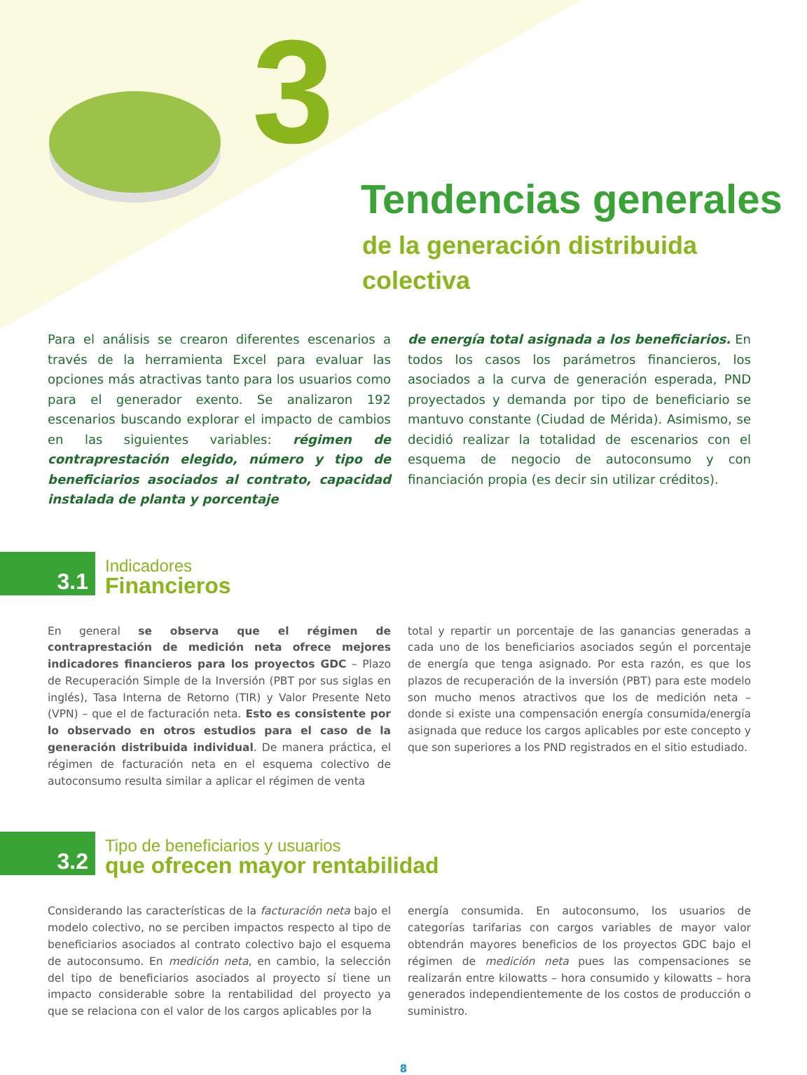3
Tendencias generales
de la generación distribuida
colectiva
Para el análisis se crearon diferentes escenarios a través de la herramienta Excel para evaluar las opciones más atractivas tanto para los usuarios como para el generador exento. Se analizaron 192 escenarios buscando explorar el impacto de cambios en las siguientes variables: régimen de contraprestación elegido, número y tipo de beneficiarios asociados al contrato, capacidad instalada de planta y porcentaje
de energía total asignada a los beneficiarios. En todos los casos los parámetros financieros, los asociados a la curva de generación esperada, PND proyectados y demanda por tipo de beneficiario se mantuvo constante (Ciudad de Mérida). Asimismo, se decidió realizar la totalidad de escenarios con el esquema de negocio de autoconsumo y con financiación propia (es decir sin utilizar créditos).
3.1
Indicadores
Financieros
En general se observa que el régimen de contraprestación de medición neta ofrece mejores indicadores financieros para los proyectos GDC – Plazo de Recuperación Simple de la Inversión (PBT por sus siglas en inglés), Tasa Interna de Retorno (TIR) y Valor Presente Neto (VPN) – que el de facturación neta. Esto es consistente por lo observado en otros estudios para el caso de la generación distribuida individual. De manera práctica, el régimen de facturación neta en el esquema colectivo de autoconsumo resulta similar a aplicar el régimen de venta
total y repartir un porcentaje de las ganancias generadas a cada uno de los beneficiarios asociados según el porcentaje de energía que tenga asignado. Por esta razón, es que los plazos de recuperación de la inversión (PBT) para este modelo son mucho menos atractivos que los de medición neta – donde si existe una compensación energía consumida/energía asignada que reduce los cargos aplicables por este concepto y que son superiores a los PND registrados en el sitio estudiado.
3.2
Tipo de beneficiarios y usuarios
que ofrecen mayor rentabilidad
Considerando las características de la facturación neta bajo el modelo colectivo, no se perciben impactos respecto al tipo de beneficiarios asociados al contrato colectivo bajo el esquema de autoconsumo. En medición neta, en cambio, la selección del tipo de beneficiarios asociados al proyecto sí tiene un impacto considerable sobre la rentabilidad del proyecto ya que se relaciona con el valor de los cargos aplicables por la
energía consumida. En autoconsumo, los usuarios de categorías tarifarias con cargos variables de mayor valor obtendrán mayores beneficios de los proyectos GDC bajo el régimen de medición neta pues las compensaciones se realizarán entre kilowatts – hora consumido y kilowatts – hora generados independientemente de los costos de producción o suministro.
8